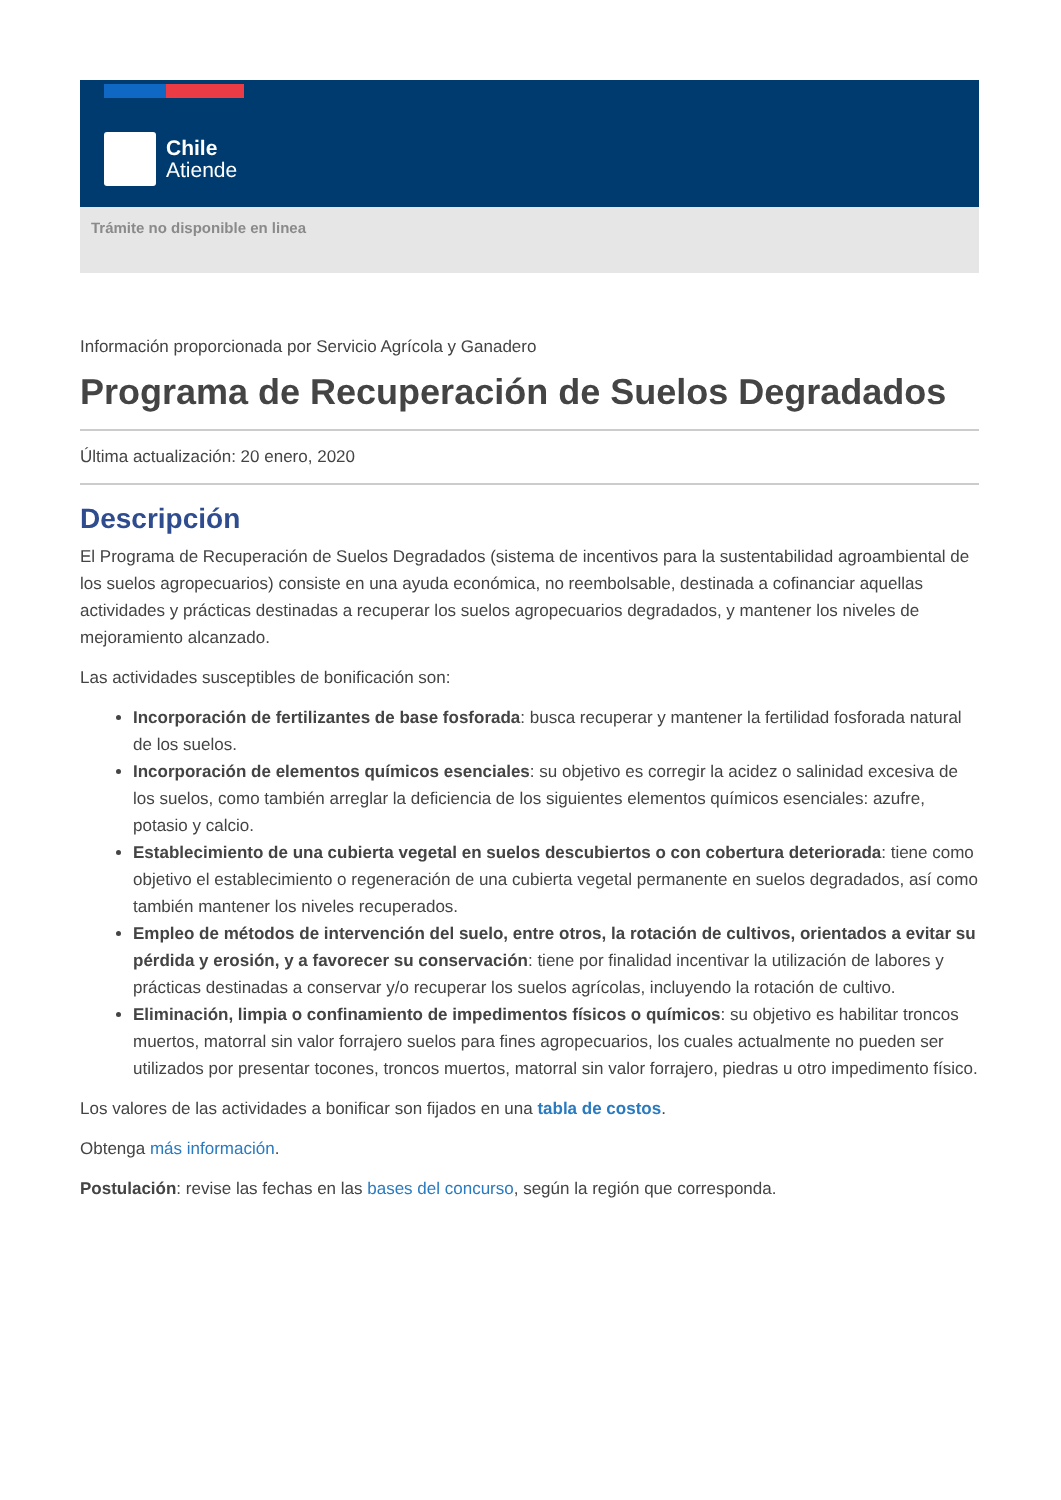Chile
Atiende
Trámite no disponible en linea
Información proporcionada por Servicio Agrícola y Ganadero
Programa de Recuperación de Suelos Degradados
Última actualización: 20 enero, 2020
Descripción
El Programa de Recuperación de Suelos Degradados (sistema de incentivos para la sustentabilidad agroambiental de los suelos agropecuarios) consiste en una ayuda económica, no reembolsable, destinada a cofinanciar aquellas actividades y prácticas destinadas a recuperar los suelos agropecuarios degradados, y mantener los niveles de mejoramiento alcanzado.
Las actividades susceptibles de bonificación son:
Incorporación de fertilizantes de base fosforada: busca recuperar y mantener la fertilidad fosforada natural de los suelos.
Incorporación de elementos químicos esenciales: su objetivo es corregir la acidez o salinidad excesiva de los suelos, como también arreglar la deficiencia de los siguientes elementos químicos esenciales: azufre, potasio y calcio.
Establecimiento de una cubierta vegetal en suelos descubiertos o con cobertura deteriorada: tiene como objetivo el establecimiento o regeneración de una cubierta vegetal permanente en suelos degradados, así como también mantener los niveles recuperados.
Empleo de métodos de intervención del suelo, entre otros, la rotación de cultivos, orientados a evitar su pérdida y erosión, y a favorecer su conservación: tiene por finalidad incentivar la utilización de labores y prácticas destinadas a conservar y/o recuperar los suelos agrícolas, incluyendo la rotación de cultivo.
Eliminación, limpia o confinamiento de impedimentos físicos o químicos: su objetivo es habilitar troncos muertos, matorral sin valor forrajero suelos para fines agropecuarios, los cuales actualmente no pueden ser utilizados por presentar tocones, troncos muertos, matorral sin valor forrajero, piedras u otro impedimento físico.
Los valores de las actividades a bonificar son fijados en una tabla de costos.
Obtenga más información.
Postulación: revise las fechas en las bases del concurso, según la región que corresponda.